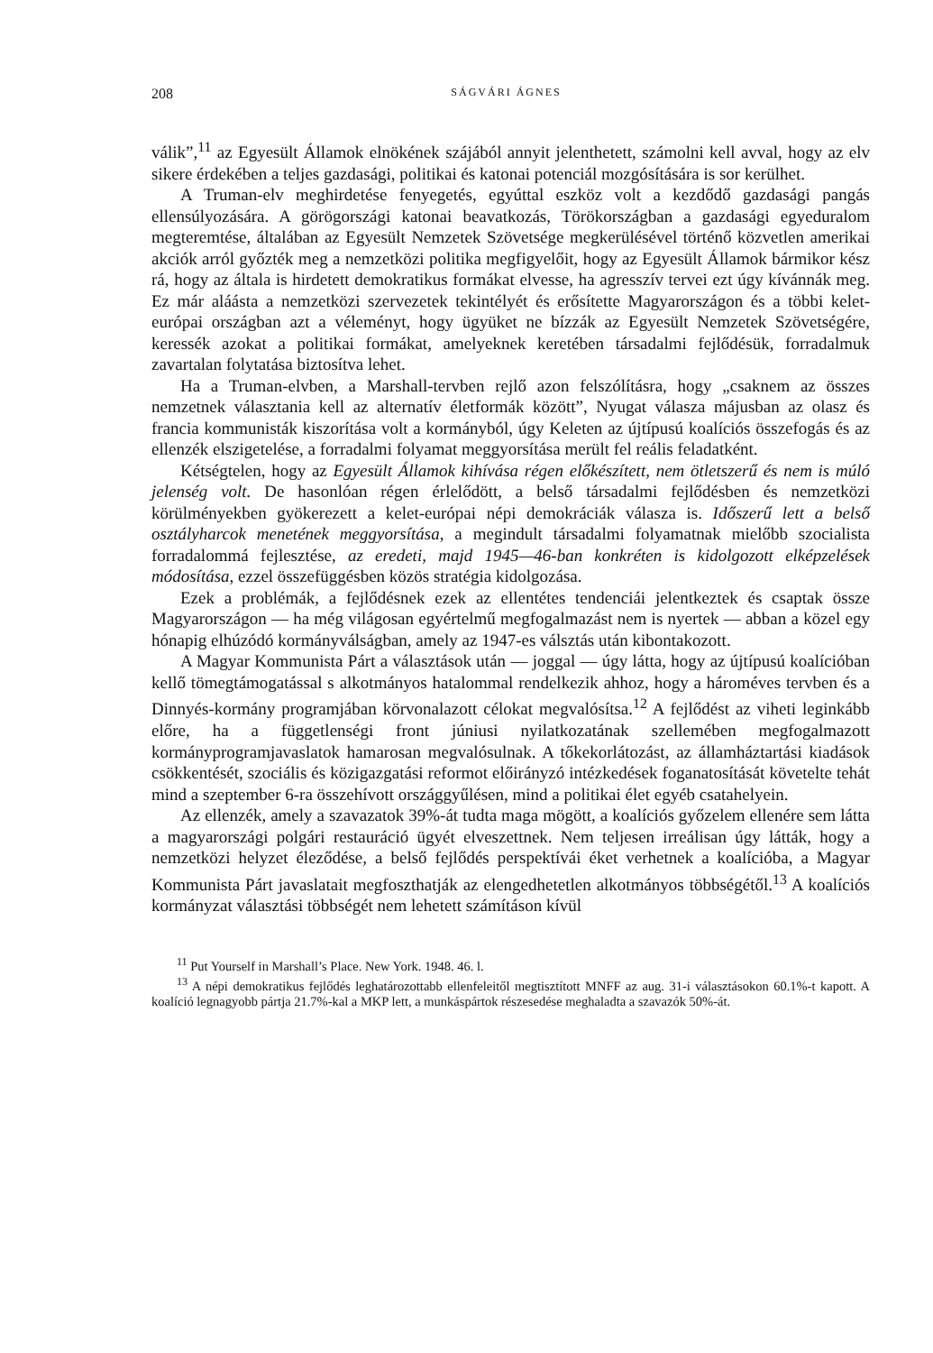208 SÁGVÁRI ÁGNES
válik”,<sup>11</sup> az Egyesült Államok elnökének szájából annyit jelenthetett, számolni kell avval, hogy az elv sikere érdekében a teljes gazdasági, politikai és katonai potenciál mozgósítására is sor kerülhet.
A Truman-elv meghirdetése fenyegetés, egyúttal eszköz volt a kezdődő gazdasági pangás ellensúlyozására. A görögországi katonai beavatkozás, Törökországban a gazdasági egyeduralom megteremtése, általában az Egyesült Nemzetek Szövetsége megkerülésével történő közvetlen amerikai akciók arról győzték meg a nemzetközi politika megfigyelőit, hogy az Egyesült Államok bármikor kész rá, hogy az általa is hirdetett demokratikus formákat elvesse, ha agresszív tervei ezt úgy kívánnák meg. Ez már aláásta a nemzetközi szervezetek tekintélyét és erősítette Magyarországon és a többi kelet-európai országban azt a véleményt, hogy ügyüket ne bízzák az Egyesült Nemzetek Szövetségére, keressék azokat a politikai formákat, amelyeknek keretében társadalmi fejlődésük, forradalmuk zavartalan folytatása biztosítva lehet.
Ha a Truman-elvben, a Marshall-tervben rejlő azon felszólításra, hogy „csaknem az összes nemzetnek választania kell az alternatív életformák között”, Nyugat válasza májusban az olasz és francia kommunisták kiszorítása volt a kormányból, úgy Keleten az újtípusú koalíciós összefogás és az ellenzék elszigetelése, a forradalmi folyamat meggyorsítása merült fel reális feladatként.
Kétségtelen, hogy az Egyesült Államok kihívása régen előkészített, nem ötletszerű és nem is múló jelenség volt. De hasonlóan régen érlelődött, a belső társadalmi fejlődésben és nemzetközi körülményekben gyökerezett a kelet-európai népi demokráciák válasza is. Időszerű lett a belső osztályharcok menetének meggyorsítása, a megindult társadalmi folyamatnak mielőbb szocialista forradalommá fejlesztése, az eredeti, majd 1945—46-ban konkréten is kidolgozott elképzelések módosítása, ezzel összefüggésben közös stratégia kidolgozása.
Ezek a problémák, a fejlődésnek ezek az ellentétes tendenciái jelentkeztek és csaptak össze Magyarországon — ha még világosan egyértelmű megfogalmazást nem is nyertek — abban a közel egy hónapig elhúzódó kormányválságban, amely az 1947-es válsztás után kibontakozott.
A Magyar Kommunista Párt a választások után — joggal — úgy látta, hogy az újtípusú koalícióban kellő tömegtámogatással s alkotmányos hatalommal rendelkezik ahhoz, hogy a hároméves tervben és a Dinnyés-kormány programjában körvonalazott célokat megvalósítsa.<sup>12</sup> A fejlődést az viheti leginkább előre, ha a függetlenségi front júniusi nyilatkozatának szellemében megfogalmazott kormányprogramjavaslatok hamarosan megvalósulnak. A tőkekorlátozást, az államháztartási kiadások csökkentését, szociális és közigazgatási reformot előirányzó intézkedések foganatosítását követelte tehát mind a szeptember 6-ra összehívott országgyűlésen, mind a politikai élet egyéb csatahelyein.
Az ellenzék, amely a szavazatok 39%-át tudta maga mögött, a koalíciós győzelem ellenére sem látta a magyarországi polgári restauráció ügyét elveszettnek. Nem teljesen irreálisan úgy látták, hogy a nemzetközi helyzet éleződése, a belső fejlődés perspektívái éket verhetnek a koalícióba, a Magyar Kommunista Párt javaslatait megfoszthatják az elengedhetetlen alkotmányos többségétől.<sup>13</sup> A koalíciós kormányzat választási többségét nem lehetett számításon kívül
<sup>11</sup> Put Yourself in Marshall’s Place. New York. 1948. 46. l.
<sup>13</sup> A népi demokratikus fejlődés leghatározottabb ellenfeleitől megtisztított MNFF az aug. 31-i választásokon 60.1%-t kapott. A koalíció legnagyobb pártja 21.7%-kal a MKP lett, a munkáspártok részesedése meghaladta a szavazók 50%-át.